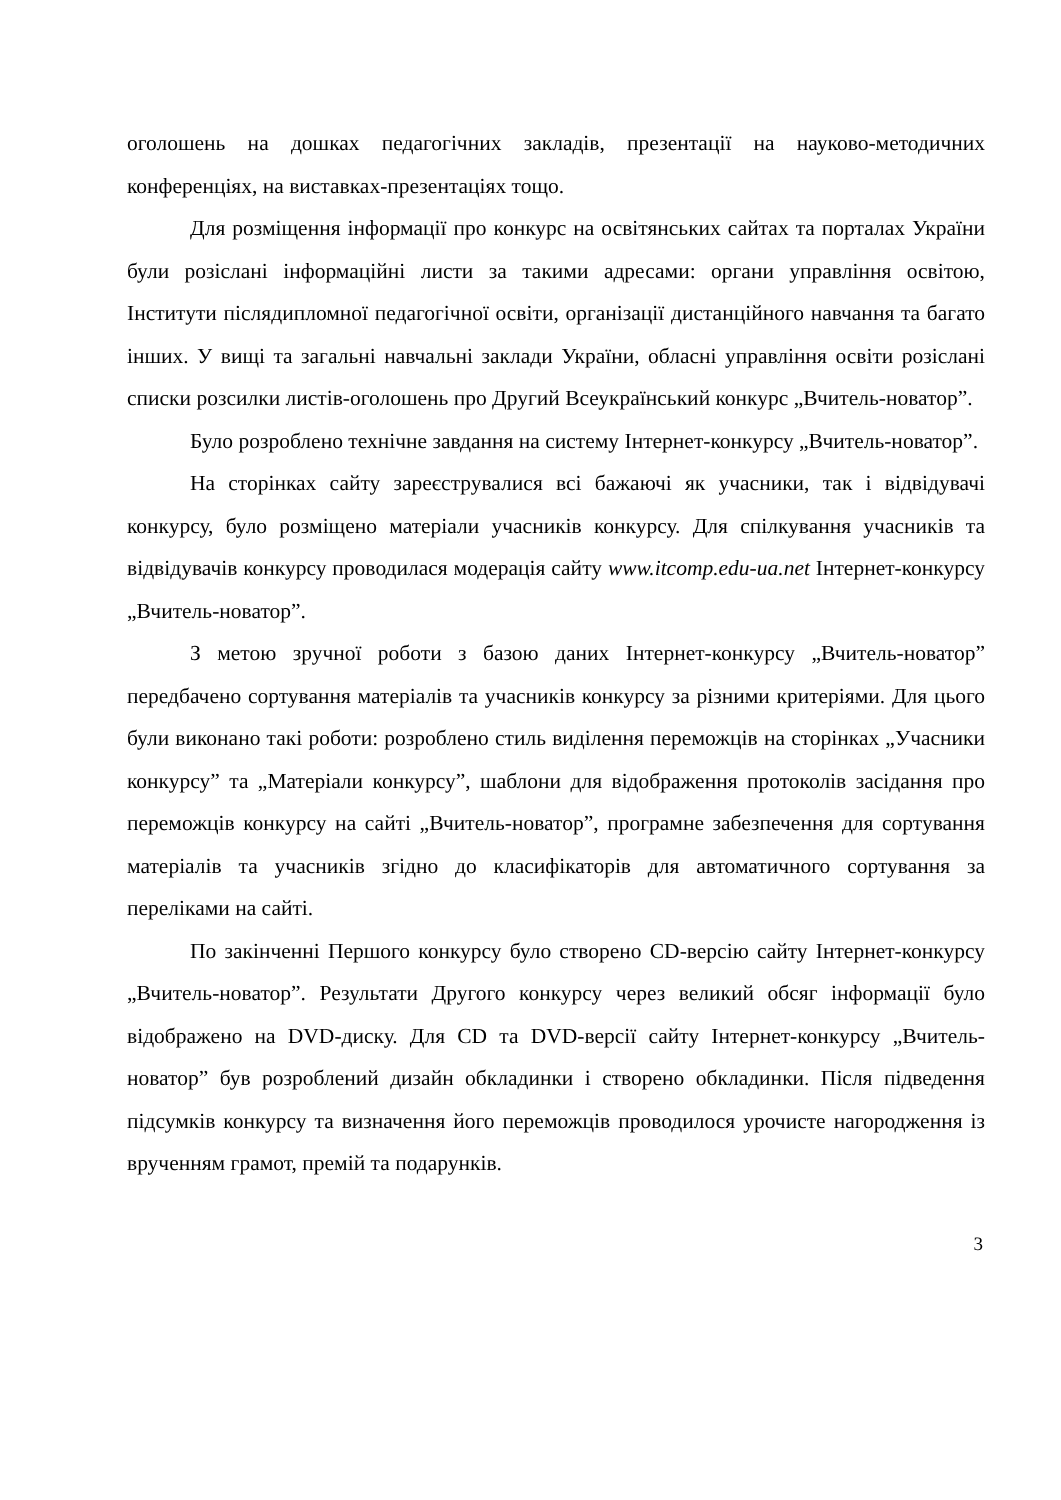оголошень на дошках педагогічних закладів, презентації на науково-методичних конференціях, на виставках-презентаціях тощо.
Для розміщення інформації про конкурс на освітянських сайтах та порталах України були розіслані інформаційні листи за такими адресами: органи управління освітою, Інститути післядипломної педагогічної освіти, організації дистанційного навчання та багато інших. У вищі та загальні навчальні заклади України, обласні управління освіти розіслані списки розсилки листів-оголошень про Другий Всеукраїнський конкурс „Вчитель-новатор”.
Було розроблено технічне завдання на систему Інтернет-конкурсу „Вчитель-новатор”.
На сторінках сайту зареєструвалися всі бажаючі як учасники, так і відвідувачі конкурсу, було розміщено матеріали учасників конкурсу. Для спілкування учасників та відвідувачів конкурсу проводилася модерація сайту www.itcomp.edu-ua.net Інтернет-конкурсу „Вчитель-новатор”.
З метою зручної роботи з базою даних Інтернет-конкурсу „Вчитель-новатор” передбачено сортування матеріалів та учасників конкурсу за різними критеріями. Для цього були виконано такі роботи: розроблено стиль виділення переможців на сторінках „Учасники конкурсу” та „Матеріали конкурсу”, шаблони для відображення протоколів засідання про переможців конкурсу на сайті „Вчитель-новатор”, програмне забезпечення для сортування матеріалів та учасників згідно до класифікаторів для автоматичного сортування за переліками на сайті.
По закінченні Першого конкурсу було створено CD-версію сайту Інтернет-конкурсу „Вчитель-новатор”. Результати Другого конкурсу через великий обсяг інформації було відображено на DVD-диску. Для CD та DVD-версії сайту Інтернет-конкурсу „Вчитель-новатор” був розроблений дизайн обкладинки і створено обкладинки. Після підведення підсумків конкурсу та визначення його переможців проводилося урочисте нагородження із врученням грамот, премій та подарунків.
3